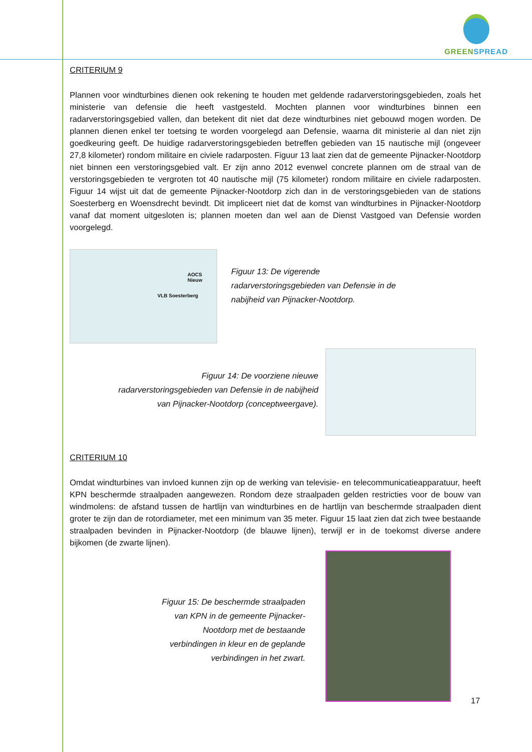GREEN SPREAD
CRITERIUM 9
Plannen voor windturbines dienen ook rekening te houden met geldende radarverstoringsgebieden, zoals het ministerie van defensie die heeft vastgesteld. Mochten plannen voor windturbines binnen een radarverstoringsgebied vallen, dan betekent dit niet dat deze windturbines niet gebouwd mogen worden. De plannen dienen enkel ter toetsing te worden voorgelegd aan Defensie, waarna dit ministerie al dan niet zijn goedkeuring geeft. De huidige radarverstoringsgebieden betreffen gebieden van 15 nautische mijl (ongeveer 27,8 kilometer) rondom militaire en civiele radarposten. Figuur 13 laat zien dat de gemeente Pijnacker-Nootdorp niet binnen een verstoringsgebied valt. Er zijn anno 2012 evenwel concrete plannen om de straal van de verstoringsgebieden te vergroten tot 40 nautische mijl (75 kilometer) rondom militaire en civiele radarposten. Figuur 14 wijst uit dat de gemeente Pijnacker-Nootdorp zich dan in de verstoringsgebieden van de stations Soesterberg en Woensdrecht bevindt. Dit impliceert niet dat de komst van windturbines in Pijnacker-Nootdorp vanaf dat moment uitgesloten is; plannen moeten dan wel aan de Dienst Vastgoed van Defensie worden voorgelegd.
AOCS Nieuw
VLB Soesterberg
Figuur 13: De vigerende
radarverstoringsgebieden van Defensie in de
nabijheid van Pijnacker-Nootdorp.
Figuur 14: De voorziene nieuwe
radarverstoringsgebieden van Defensie in de nabijheid
van Pijnacker-Nootdorp (conceptweergave).
CRITERIUM 10
Omdat windturbines van invloed kunnen zijn op de werking van televisie- en telecommunicatieapparatuur, heeft KPN beschermde straalpaden aangewezen. Rondom deze straalpaden gelden restricties voor de bouw van windmolens: de afstand tussen de hartlijn van windturbines en de hartlijn van beschermde straalpaden dient groter te zijn dan de rotordiameter, met een minimum van 35 meter. Figuur 15 laat zien dat zich twee bestaande straalpaden bevinden in Pijnacker-Nootdorp (de blauwe lijnen), terwijl er in de toekomst diverse andere bijkomen (de zwarte lijnen).
Figuur 15: De beschermde straalpaden
van KPN in de gemeente Pijnacker-
Nootdorp met de bestaande
verbindingen in kleur en de geplande
verbindingen in het zwart.
17